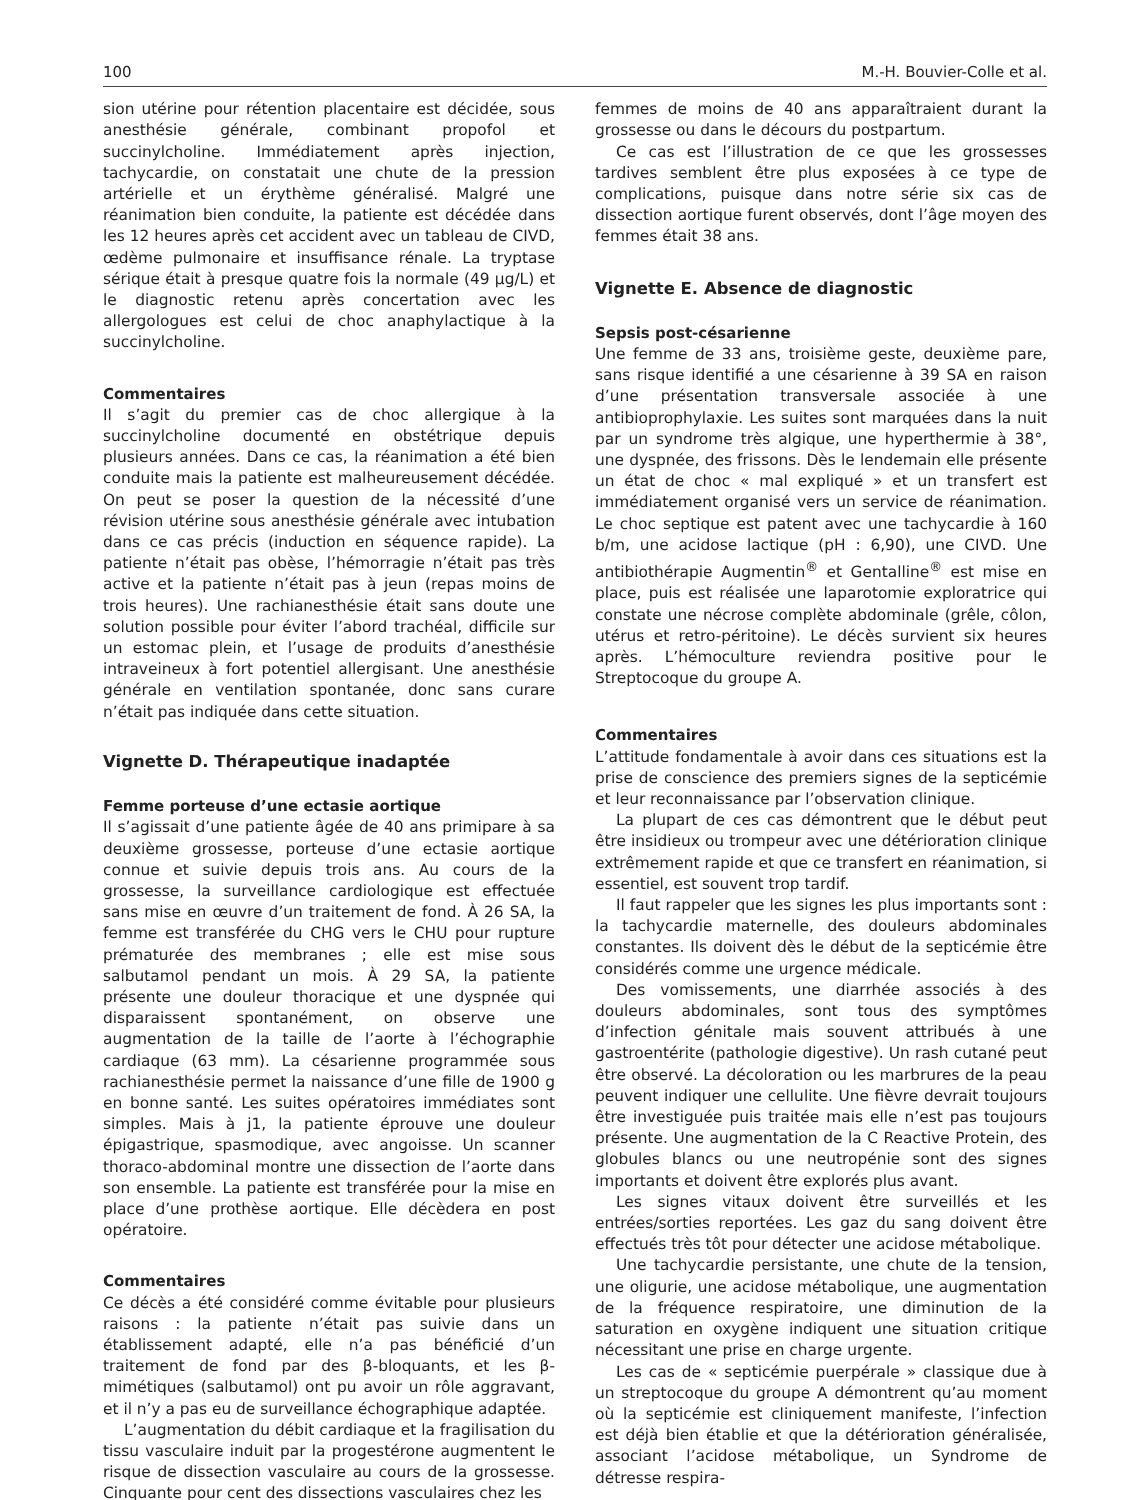100 M.-H. Bouvier-Colle et al.
sion utérine pour rétention placentaire est décidée, sous anesthésie générale, combinant propofol et succinylcholine. Immédiatement après injection, tachycardie, on constatait une chute de la pression artérielle et un érythème généralisé. Malgré une réanimation bien conduite, la patiente est décédée dans les 12 heures après cet accident avec un tableau de CIVD, œdème pulmonaire et insuffisance rénale. La tryptase sérique était à presque quatre fois la normale (49 μg/L) et le diagnostic retenu après concertation avec les allergologues est celui de choc anaphylactique à la succinylcholine.
Commentaires
Il s’agit du premier cas de choc allergique à la succinylcholine documenté en obstétrique depuis plusieurs années. Dans ce cas, la réanimation a été bien conduite mais la patiente est malheureusement décédée. On peut se poser la question de la nécessité d’une révision utérine sous anesthésie générale avec intubation dans ce cas précis (induction en séquence rapide). La patiente n’était pas obèse, l’hémorragie n’était pas très active et la patiente n’était pas à jeun (repas moins de trois heures). Une rachianesthésie était sans doute une solution possible pour éviter l’abord trachéal, difficile sur un estomac plein, et l’usage de produits d’anesthésie intraveineux à fort potentiel allergisant. Une anesthésie générale en ventilation spontanée, donc sans curare n’était pas indiquée dans cette situation.
Vignette D. Thérapeutique inadaptée
Femme porteuse d’une ectasie aortique
Il s’agissait d’une patiente âgée de 40 ans primipare à sa deuxième grossesse, porteuse d’une ectasie aortique connue et suivie depuis trois ans. Au cours de la grossesse, la surveillance cardiologique est effectuée sans mise en œuvre d’un traitement de fond. À 26 SA, la femme est transférée du CHG vers le CHU pour rupture prématurée des membranes ; elle est mise sous salbutamol pendant un mois. À 29 SA, la patiente présente une douleur thoracique et une dyspnée qui disparaissent spontanément, on observe une augmentation de la taille de l’aorte à l’échographie cardiaque (63 mm). La césarienne programmée sous rachianesthésie permet la naissance d’une fille de 1900 g en bonne santé. Les suites opératoires immédiates sont simples. Mais à j1, la patiente éprouve une douleur épigastrique, spasmodique, avec angoisse. Un scanner thoraco-abdominal montre une dissection de l’aorte dans son ensemble. La patiente est transférée pour la mise en place d’une prothèse aortique. Elle décèdera en post opératoire.
Commentaires
Ce décès a été considéré comme évitable pour plusieurs raisons : la patiente n’était pas suivie dans un établissement adapté, elle n’a pas bénéficié d’un traitement de fond par des β-bloquants, et les β-mimétiques (salbutamol) ont pu avoir un rôle aggravant, et il n’y a pas eu de surveillance échographique adaptée.
L’augmentation du débit cardiaque et la fragilisation du tissu vasculaire induit par la progestérone augmentent le risque de dissection vasculaire au cours de la grossesse. Cinquante pour cent des dissections vasculaires chez les
femmes de moins de 40 ans apparaîtraient durant la grossesse ou dans le décours du postpartum.
Ce cas est l’illustration de ce que les grossesses tardives semblent être plus exposées à ce type de complications, puisque dans notre série six cas de dissection aortique furent observés, dont l’âge moyen des femmes était 38 ans.
Vignette E. Absence de diagnostic
Sepsis post-césarienne
Une femme de 33 ans, troisième geste, deuxième pare, sans risque identifié a une césarienne à 39 SA en raison d’une présentation transversale associée à une antibioprophylaxie. Les suites sont marquées dans la nuit par un syndrome très algique, une hyperthermie à 38°, une dyspnée, des frissons. Dès le lendemain elle présente un état de choc « mal expliqué » et un transfert est immédiatement organisé vers un service de réanimation. Le choc septique est patent avec une tachycardie à 160 b/m, une acidose lactique (pH : 6,90), une CIVD. Une antibiothérapie Augmentin<sup>®</sup> et Gentalline<sup>®</sup> est mise en place, puis est réalisée une laparotomie exploratrice qui constate une nécrose complète abdominale (grêle, côlon, utérus et retro-péritoine). Le décès survient six heures après. L’hémoculture reviendra positive pour le Streptocoque du groupe A.
Commentaires
L’attitude fondamentale à avoir dans ces situations est la prise de conscience des premiers signes de la septicémie et leur reconnaissance par l’observation clinique.
La plupart de ces cas démontrent que le début peut être insidieux ou trompeur avec une détérioration clinique extrêmement rapide et que ce transfert en réanimation, si essentiel, est souvent trop tardif.
Il faut rappeler que les signes les plus importants sont : la tachycardie maternelle, des douleurs abdominales constantes. Ils doivent dès le début de la septicémie être considérés comme une urgence médicale.
Des vomissements, une diarrhée associés à des douleurs abdominales, sont tous des symptômes d’infection génitale mais souvent attribués à une gastroentérite (pathologie digestive). Un rash cutané peut être observé. La décoloration ou les marbrures de la peau peuvent indiquer une cellulite. Une fièvre devrait toujours être investiguée puis traitée mais elle n’est pas toujours présente. Une augmentation de la C Reactive Protein, des globules blancs ou une neutropénie sont des signes importants et doivent être explorés plus avant.
Les signes vitaux doivent être surveillés et les entrées/sorties reportées. Les gaz du sang doivent être effectués très tôt pour détecter une acidose métabolique.
Une tachycardie persistante, une chute de la tension, une oligurie, une acidose métabolique, une augmentation de la fréquence respiratoire, une diminution de la saturation en oxygène indiquent une situation critique nécessitant une prise en charge urgente.
Les cas de « septicémie puerpérale » classique due à un streptocoque du groupe A démontrent qu’au moment où la septicémie est cliniquement manifeste, l’infection est déjà bien établie et que la détérioration généralisée, associant l’acidose métabolique, un Syndrome de détresse respira-